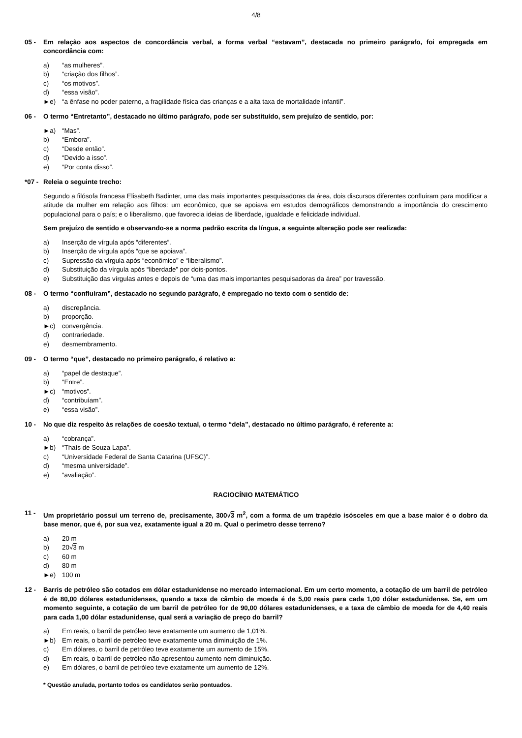4/8
05 - Em relação aos aspectos de concordância verbal, a forma verbal “estavam”, destacada no primeiro parágrafo, foi empregada em concordância com:
a) “as mulheres”.
b) “criação dos filhos”.
c) “os motivos”.
d) “essa visão”.
►e) “a ênfase no poder paterno, a fragilidade física das crianças e a alta taxa de mortalidade infantil”.
06 - O termo “Entretanto”, destacado no último parágrafo, pode ser substituído, sem prejuízo de sentido, por:
►a) “Mas”.
b) “Embora”.
c) “Desde então”.
d) “Devido a isso”.
e) “Por conta disso”.
*07 - Releia o seguinte trecho:
Segundo a filósofa francesa Elisabeth Badinter, uma das mais importantes pesquisadoras da área, dois discursos diferentes confluíram para modificar a atitude da mulher em relação aos filhos: um econômico, que se apoiava em estudos demográficos demonstrando a importância do crescimento populacional para o país; e o liberalismo, que favorecia ideias de liberdade, igualdade e felicidade individual.
Sem prejuízo de sentido e observando-se a norma padrão escrita da língua, a seguinte alteração pode ser realizada:
a) Inserção de vírgula após “diferentes”.
b) Inserção de vírgula após “que se apoiava”.
c) Supressão da vírgula após “econômico” e “liberalismo”.
d) Substituição da vírgula após “liberdade” por dois-pontos.
e) Substituição das vírgulas antes e depois de “uma das mais importantes pesquisadoras da área” por travessão.
08 - O termo “confluíram”, destacado no segundo parágrafo, é empregado no texto com o sentido de:
a) discrepância.
b) proporção.
►c) convergência.
d) contrariedade.
e) desmembramento.
09 - O termo “que”, destacado no primeiro parágrafo, é relativo a:
a) “papel de destaque”.
b) “Entre”.
►c) “motivos”.
d) “contribuíam”.
e) “essa visão”.
10 - No que diz respeito às relações de coesão textual, o termo “dela”, destacado no último parágrafo, é referente a:
a) “cobrança”.
►b) “Thaís de Souza Lapa”.
c) “Universidade Federal de Santa Catarina (UFSC)”.
d) “mesma universidade”.
e) “avaliação”.
RACIOCÍNIO MATEMÁTICO
11 - Um proprietário possui um terreno de, precisamente, 300√3 m<sup>2</sup>, com a forma de um trapézio isósceles em que a base maior é o dobro da base menor, que é, por sua vez, exatamente igual a 20 m. Qual o perímetro desse terreno?
a) 20 m
b) 20√ 3 m
c) 60 m
d) 80 m
►e) 100 m
12 - Barris de petróleo são cotados em dólar estadunidense no mercado internacional. Em um certo momento, a cotação de um barril de petróleo é de 80,00 dólares estadunidenses, quando a taxa de câmbio de moeda é de 5,00 reais para cada 1,00 dólar estadunidense. Se, em um momento seguinte, a cotação de um barril de petróleo for de 90,00 dólares estadunidenses, e a taxa de câmbio de moeda for de 4,40 reais para cada 1,00 dólar estadunidense, qual será a variação de preço do barril?
a) Em reais, o barril de petróleo teve exatamente um aumento de 1,01%.
►b) Em reais, o barril de petróleo teve exatamente uma diminuição de 1%.
c) Em dólares, o barril de petróleo teve exatamente um aumento de 15%.
d) Em reais, o barril de petróleo não apresentou aumento nem diminuição.
e) Em dólares, o barril de petróleo teve exatamente um aumento de 12%.
* Questão anulada, portanto todos os candidatos serão pontuados.